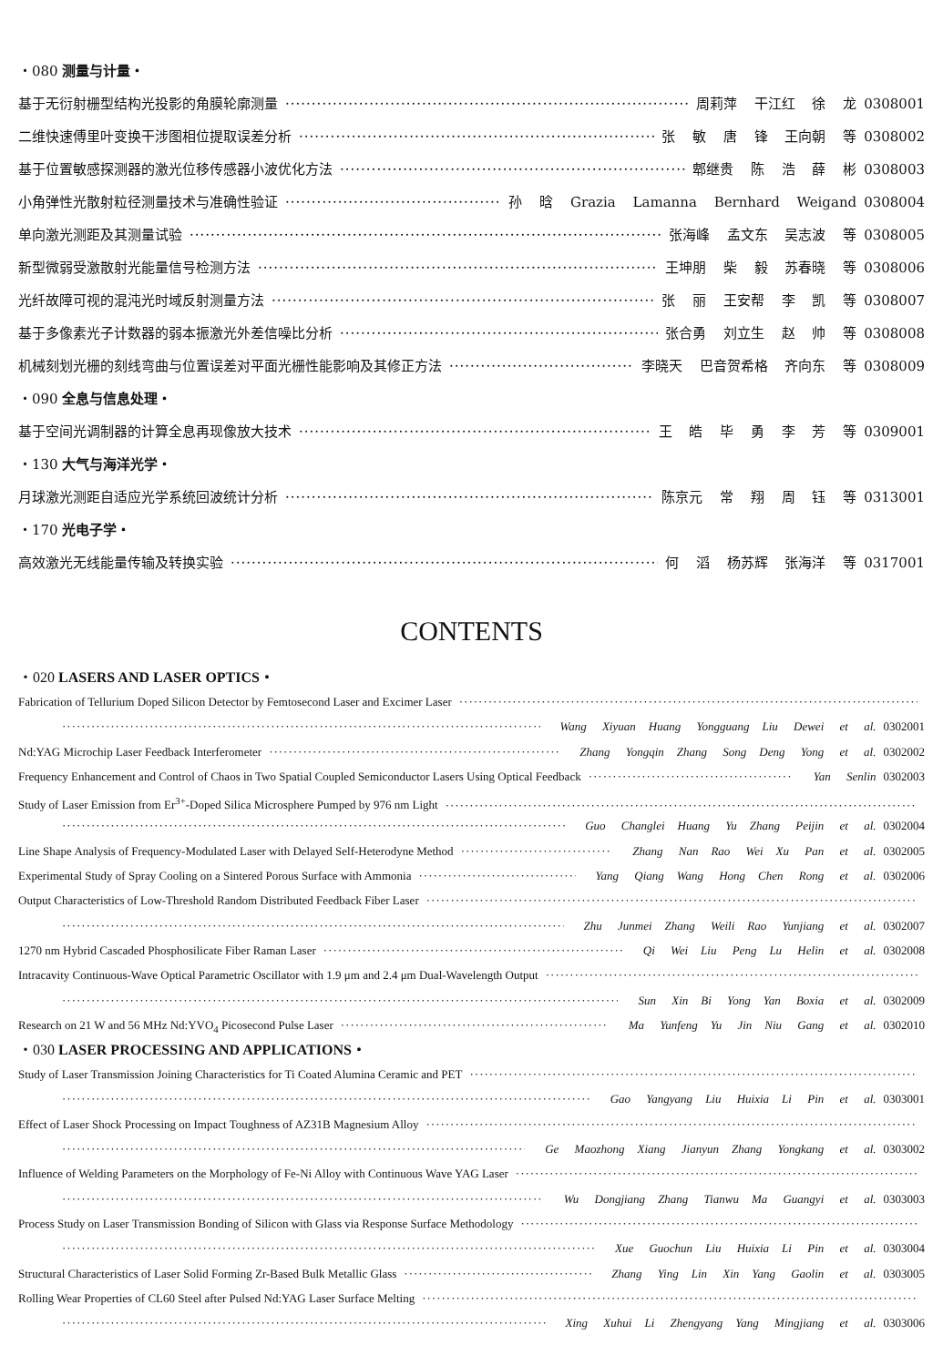・080 测量与计量・
基于无衍射栅型结构光投影的角膜轮廓测量 周莉萍 干江红 徐 龙 0308001
二维快速傅里叶变换干涉图相位提取误差分析 张 敏 唐 锋 王向朝 等 0308002
基于位置敏感探测器的激光位移传感器小波优化方法 郫继贵 陈 浩 薛 彬 0308003
小角弹性光散射粒径测量技术与准确性验证 孙 晗 Grazia Lamanna Bernhard Weigand 0308004
单向激光测距及其测量试验 张海峰 孟文东 吴志波 等 0308005
新型微弱受激散射光能量信号检测方法 王坤朋 柴 毅 苏春晓 等 0308006
光纤故障可视的混沌光时域反射测量方法 张 丽 王安帮 李 凯 等 0308007
基于多像素光子计数器的弱本振激光外差信噪比分析 张合勇 刘立生 赵 帅 等 0308008
机械刻划光栅的刻线弯曲与位置误差对平面光栅性能影响及其修正方法 李晓天 巴音贺希格 齐向东 等 0308009
・090 全息与信息处理・
基于空间光调制器的计算全息再现像放大技术 王 皓 毕 勇 李 芳 等 0309001
・130 大气与海洋光学・
月球激光测距自适应光学系统回波统计分析 陈京元 常 翔 周 钰 等 0313001
・170 光电子学・
高效激光无线能量传输及转换实验 何 滔 杨苏辉 张海洋 等 0317001
CONTENTS
・020 LASERS AND LASER OPTICS・
Fabrication of Tellurium Doped Silicon Detector by Femtosecond Laser and Excimer Laser
Wang Xiyuan Huang Yongguang Liu Dewei et al. 0302001
Nd:YAG Microchip Laser Feedback Interferometer Zhang Yongqin Zhang Song Deng Yong et al. 0302002
Frequency Enhancement and Control of Chaos in Two Spatial Coupled Semiconductor Lasers Using Optical Feedback Yan Senlin 0302003
Study of Laser Emission from Er<sup>3+</sup>-Doped Silica Microsphere Pumped by 976 nm Light
Guo Changlei Huang Yu Zhang Peijin et al. 0302004
Line Shape Analysis of Frequency-Modulated Laser with Delayed Self-Heterodyne Method Zhang Nan Rao Wei Xu Pan et al. 0302005
Experimental Study of Spray Cooling on a Sintered Porous Surface with Ammonia Yang Qiang Wang Hong Chen Rong et al. 0302006
Output Characteristics of Low-Threshold Random Distributed Feedback Fiber Laser
Zhu Junmei Zhang Weili Rao Yunjiang et al. 0302007
1270 nm Hybrid Cascaded Phosphosilicate Fiber Raman Laser Qi Wei Liu Peng Lu Helin et al. 0302008
Intracavity Continuous-Wave Optical Parametric Oscillator with 1.9 μm and 2.4 μm Dual-Wavelength Output
Sun Xin Bi Yong Yan Boxia et al. 0302009
Research on 21 W and 56 MHz Nd:YVO<sub>4</sub> Picosecond Pulse Laser Ma Yunfeng Yu Jin Niu Gang et al. 0302010
・030 LASER PROCESSING AND APPLICATIONS・
Study of Laser Transmission Joining Characteristics for Ti Coated Alumina Ceramic and PET
Gao Yangyang Liu Huixia Li Pin et al. 0303001
Effect of Laser Shock Processing on Impact Toughness of AZ31B Magnesium Alloy
Ge Maozhong Xiang Jianyun Zhang Yongkang et al. 0303002
Influence of Welding Parameters on the Morphology of Fe-Ni Alloy with Continuous Wave YAG Laser
Wu Dongjiang Zhang Tianwu Ma Guangyi et al. 0303003
Process Study on Laser Transmission Bonding of Silicon with Glass via Response Surface Methodology
Xue Guochun Liu Huixia Li Pin et al. 0303004
Structural Characteristics of Laser Solid Forming Zr-Based Bulk Metallic Glass Zhang Ying Lin Xin Yang Gaolin et al. 0303005
Rolling Wear Properties of CL60 Steel after Pulsed Nd:YAG Laser Surface Melting
Xing Xuhui Li Zhengyang Yang Mingjiang et al. 0303006